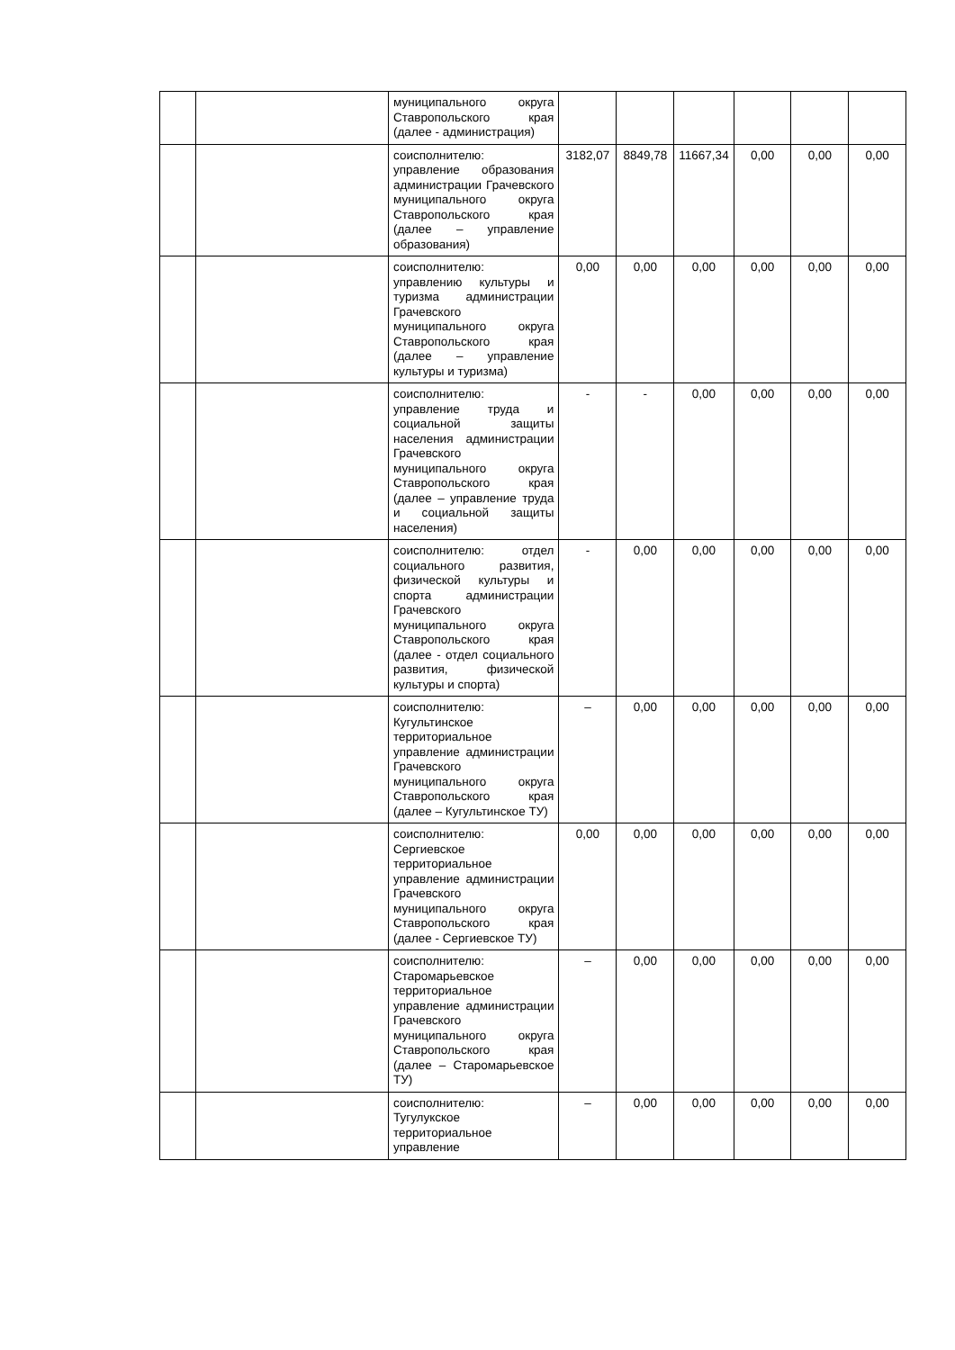| | | муниципального округа Ставропольского края (далее - администрация) | | | | | | |
| | | соисполнителю: управление образования администрации Грачевского муниципального округа Ставропольского края (далее – управление образования) | 3182,07 | 8849,78 | 11667,34 | 0,00 | 0,00 | 0,00 |
| | | соисполнителю: управлению культуры и туризма администрации Грачевского муниципального округа Ставропольского края (далее – управление культуры и туризма) | 0,00 | 0,00 | 0,00 | 0,00 | 0,00 | 0,00 |
| | | соисполнителю: управление труда и социальной защиты населения администрации Грачевского муниципального округа Ставропольского края (далее – управление труда и социальной защиты населения) | - | - | 0,00 | 0,00 | 0,00 | 0,00 |
| | | соисполнителю: отдел социального развития, физической культуры и спорта администрации Грачевского муниципального округа Ставропольского края (далее - отдел социального развития, физической культуры и спорта) | - | 0,00 | 0,00 | 0,00 | 0,00 | 0,00 |
| | | соисполнителю: Кугультинское территориальное управление администрации Грачевского муниципального округа Ставропольского края (далее – Кугультинское ТУ) | – | 0,00 | 0,00 | 0,00 | 0,00 | 0,00 |
| | | соисполнителю: Сергиевское территориальное управление администрации Грачевского муниципального округа Ставропольского края (далее - Сергиевское ТУ) | 0,00 | 0,00 | 0,00 | 0,00 | 0,00 | 0,00 |
| | | соисполнителю: Старомарьевское территориальное управление администрации Грачевского муниципального округа Ставропольского края (далее – Старомарьевское ТУ) | – | 0,00 | 0,00 | 0,00 | 0,00 | 0,00 |
| | | соисполнителю: Тугулукское территориальное управление | – | 0,00 | 0,00 | 0,00 | 0,00 | 0,00 |